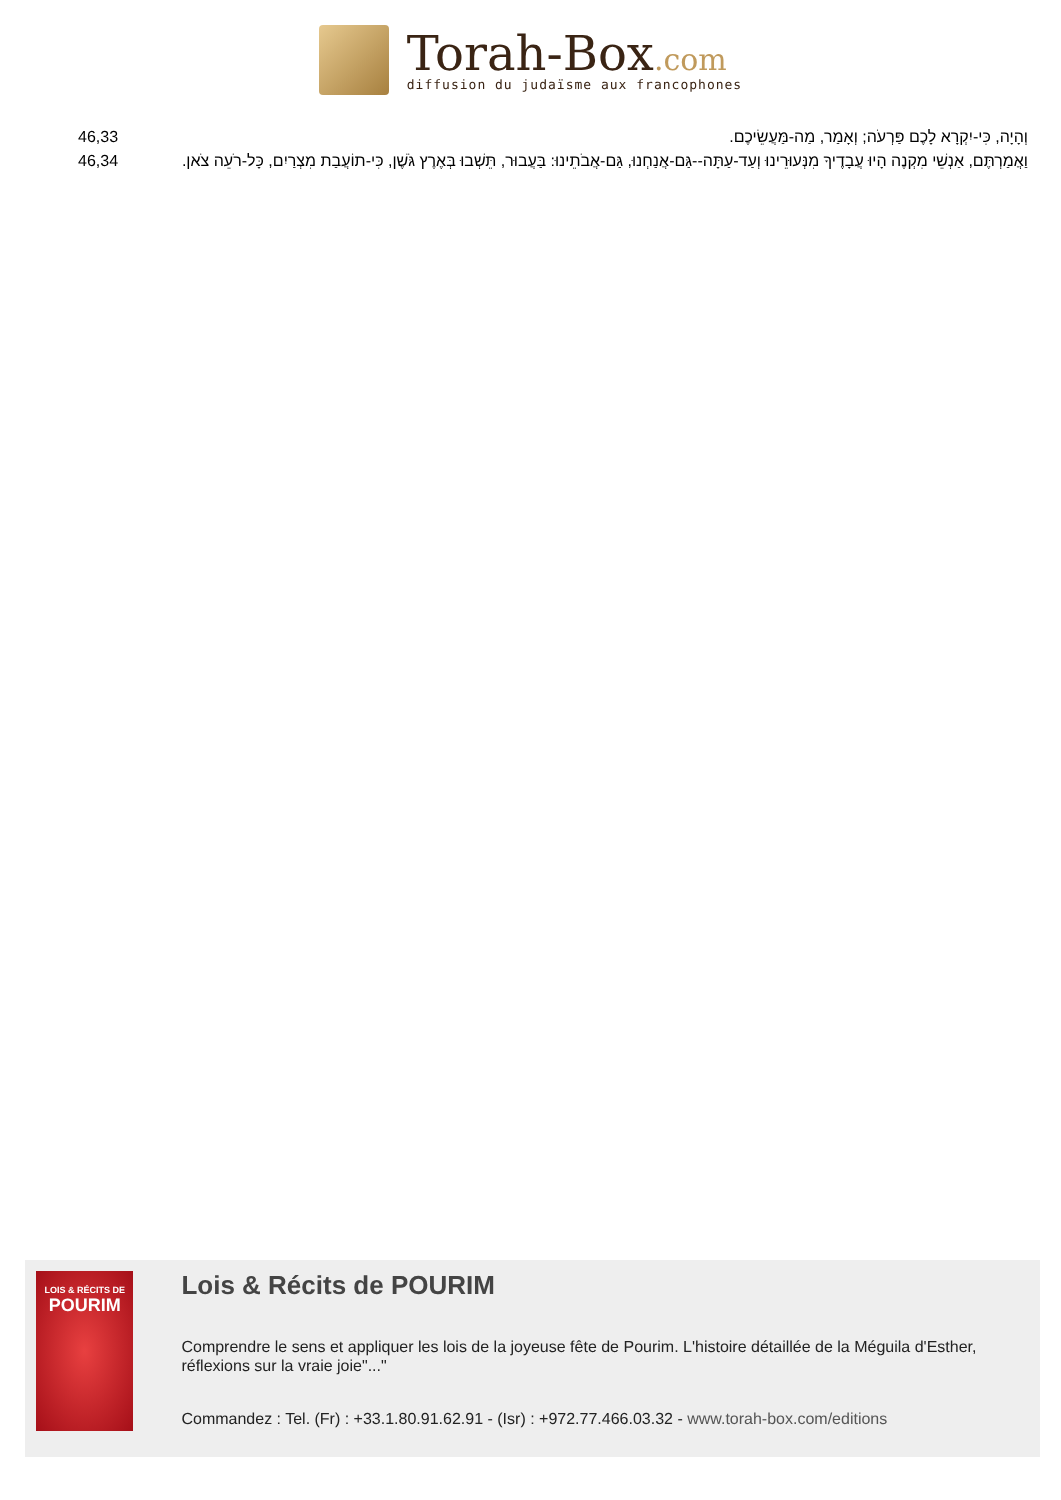Torah-Box.com
diffusion du judaïsme aux francophones
| 46,33 | וְהָיָה, כִּי-יִקְרָא לָכֶם פַּרְעֹה; וְאָמַר, מַה-מַּעֲשֵׂיכֶם. |
| 46,34 | וַאֲמַרְתֶּם, אַנְשֵׁי מִקְנֶה הָיוּ עֲבָדֶיךָ מִנְּעוּרֵינוּ וְעַד-עַתָּה--גַּם-אֲנַחְנוּ, גַּם-אֲבֹתֵינוּ: בַּעֲבוּר, תֵּשְׁבוּ בְּאֶרֶץ גֹּשֶׁן, כִּי-תוֹעֲבַת מִצְרַיִם, כָּל-רֹעֵה צֹאן. |
LOIS & RÉCITS DE
POURIM
Lois & Récits de POURIM
Comprendre le sens et appliquer les lois de la joyeuse fête de Pourim. L'histoire détaillée de la Méguila d'Esther, réflexions sur la vraie joie"..."
Commandez : Tel. (Fr) : +33.1.80.91.62.91 - (Isr) : +972.77.466.03.32 - www.torah-box.com/editions